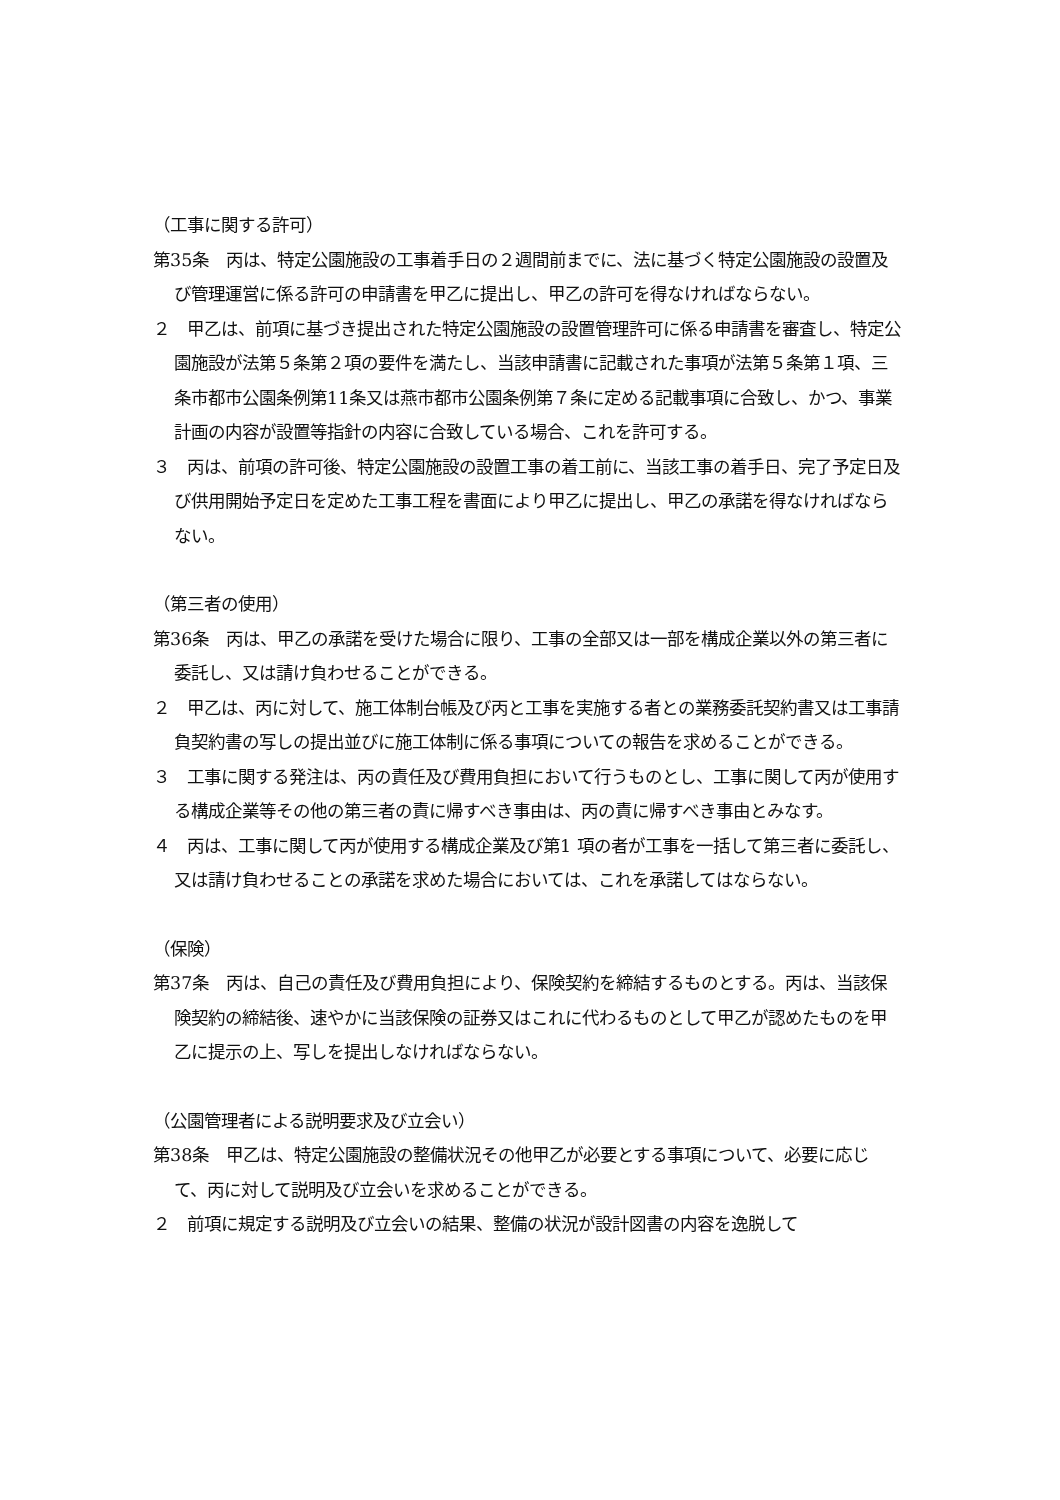（工事に関する許可）
第35条　丙は、特定公園施設の工事着手日の２週間前までに、法に基づく特定公園施設の設置及び管理運営に係る許可の申請書を甲乙に提出し、甲乙の許可を得なければならない。
２　甲乙は、前項に基づき提出された特定公園施設の設置管理許可に係る申請書を審査し、特定公園施設が法第５条第２項の要件を満たし、当該申請書に記載された事項が法第５条第１項、三条市都市公園条例第11条又は燕市都市公園条例第７条に定める記載事項に合致し、かつ、事業計画の内容が設置等指針の内容に合致している場合、これを許可する。
３　丙は、前項の許可後、特定公園施設の設置工事の着工前に、当該工事の着手日、完了予定日及び供用開始予定日を定めた工事工程を書面により甲乙に提出し、甲乙の承諾を得なければならない。
（第三者の使用）
第36条　丙は、甲乙の承諾を受けた場合に限り、工事の全部又は一部を構成企業以外の第三者に委託し、又は請け負わせることができる。
２　甲乙は、丙に対して、施工体制台帳及び丙と工事を実施する者との業務委託契約書又は工事請負契約書の写しの提出並びに施工体制に係る事項についての報告を求めることができる。
３　工事に関する発注は、丙の責任及び費用負担において行うものとし、工事に関して丙が使用する構成企業等その他の第三者の責に帰すべき事由は、丙の責に帰すべき事由とみなす。
４　丙は、工事に関して丙が使用する構成企業及び第1 項の者が工事を一括して第三者に委託し、又は請け負わせることの承諾を求めた場合においては、これを承諾してはならない。
（保険）
第37条　丙は、自己の責任及び費用負担により、保険契約を締結するものとする。丙は、当該保険契約の締結後、速やかに当該保険の証券又はこれに代わるものとして甲乙が認めたものを甲乙に提示の上、写しを提出しなければならない。
（公園管理者による説明要求及び立会い）
第38条　甲乙は、特定公園施設の整備状況その他甲乙が必要とする事項について、必要に応じて、丙に対して説明及び立会いを求めることができる。
２　前項に規定する説明及び立会いの結果、整備の状況が設計図書の内容を逸脱して